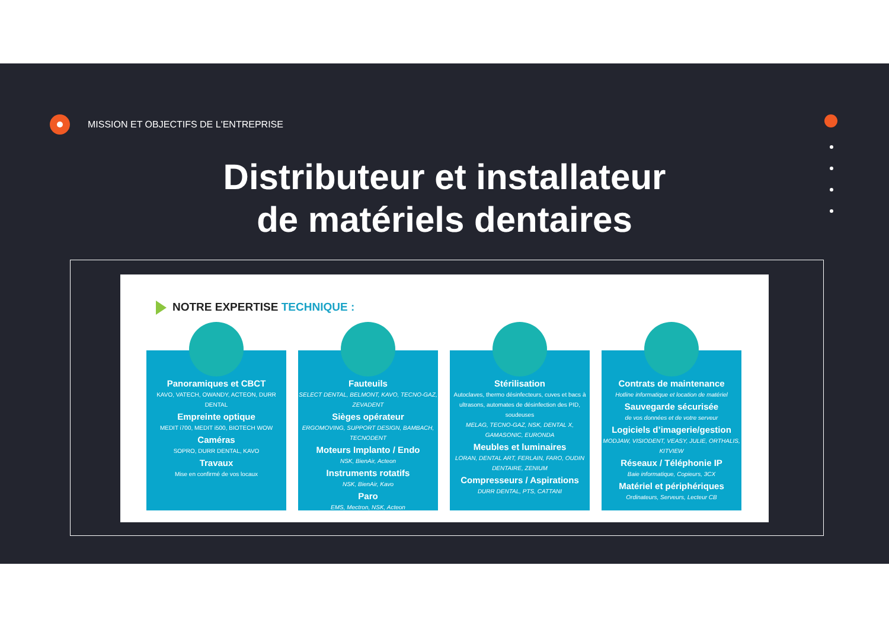MISSION ET OBJECTIFS DE L'ENTREPRISE
Distributeur et installateur
de matériels dentaires
NOTRE EXPERTISE TECHNIQUE :
Panoramiques et CBCT
KAVO, VATECH, OWANDY, ACTEON, DURR DENTAL
Empreinte optique
MEDIT i700, MEDIT i500, BIOTECH WOW
Caméras
SOPRO, DURR DENTAL, KAVO
Travaux
Mise en confirmé de vos locaux
Fauteuils
SELECT DENTAL, BELMONT, KAVO, TECNO-GAZ, ZEVADENT
Sièges opérateur
ERGOMOVING, SUPPORT DESIGN, BAMBACH, TECNODENT
Moteurs Implanto / Endo
NSK, BienAir, Acteon
Instruments rotatifs
NSK, BienAir, Kavo
Paro
EMS, Mectron, NSK, Acteon
Stérilisation
Autoclaves, thermo désinfecteurs, cuves et bacs à ultrasons, automates de désinfection des PID, soudeuses
MELAG, TECNO-GAZ, NSK, DENTAL X, GAMASONIC, EURONDA
Meubles et luminaires
LORAN, DENTAL ART, FERLAIN, FARO, OUDIN DENTAIRE, ZENIUM
Compresseurs / Aspirations
DURR DENTAL, PTS, CATTANI
Contrats de maintenance
Hotline informatique et location de matériel
Sauvegarde sécurisée
de vos données et de votre serveur
Logiciels d’imagerie/gestion
MODJAW, VISIODENT, VEASY, JULIE, ORTHALIS, KITVIEW
Réseaux / Téléphonie IP
Baie informatique, Copieurs, 3CX
Matériel et périphériques
Ordinateurs, Serveurs, Lecteur CB